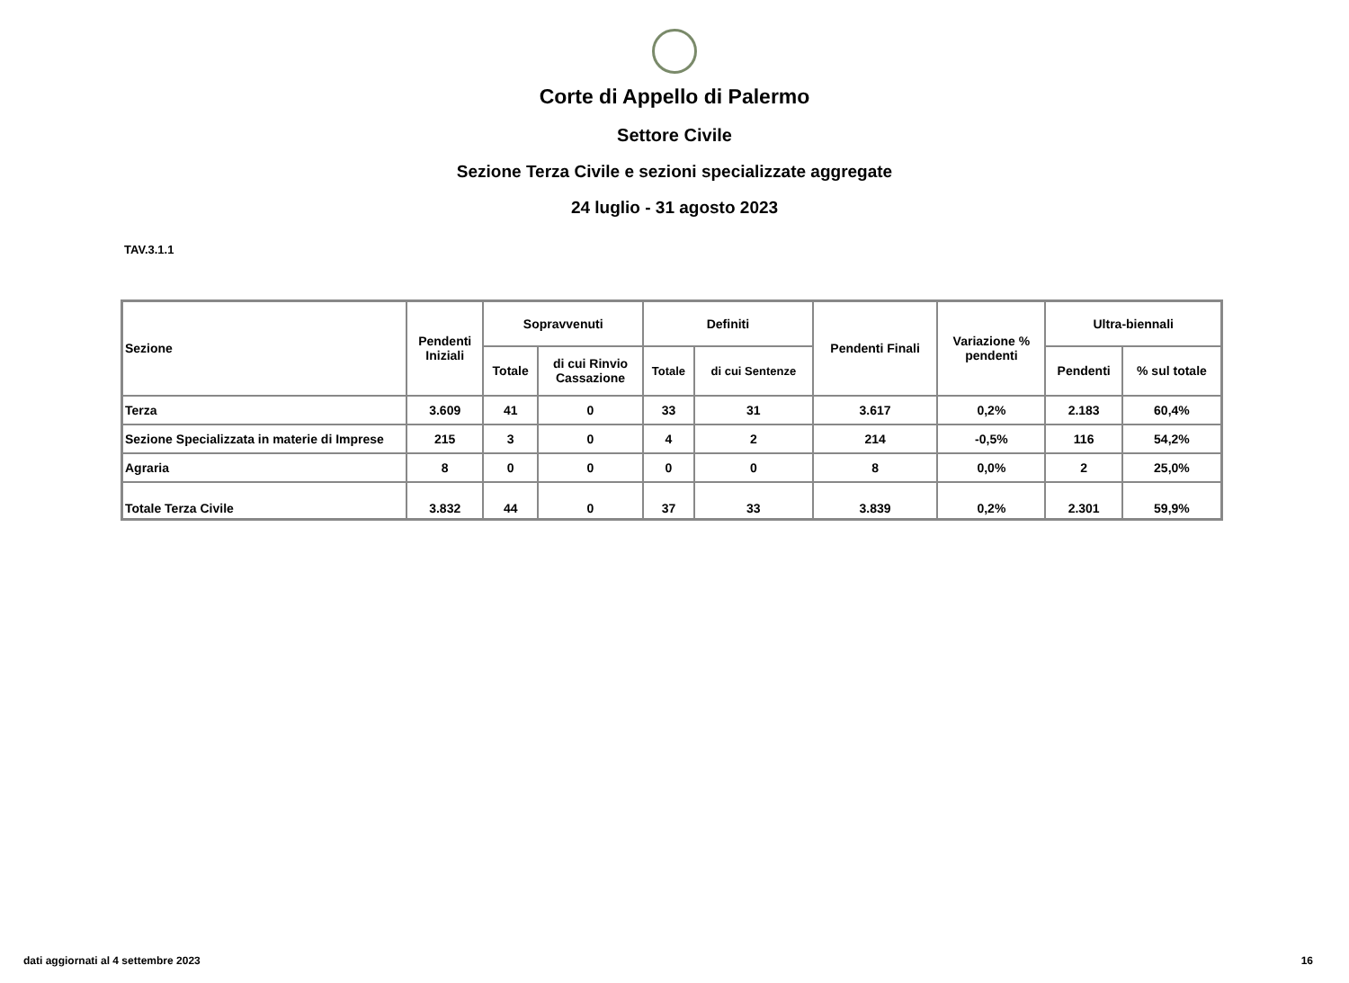Corte di Appello di Palermo
Settore Civile
Sezione Terza Civile e sezioni specializzate aggregate
24 luglio - 31 agosto 2023
TAV.3.1.1
| Sezione | Pendenti Iniziali | Sopravvenuti | | Definiti | | Pendenti Finali | Variazione % pendenti | Ultra-biennali | |
| --- | --- | --- | --- | --- | --- | --- | --- | --- | --- |
| | | Totale | di cui Rinvio Cassazione | Totale | di cui Sentenze | | | Pendenti | % sul totale |
| Terza | 3.609 | 41 | 0 | 33 | 31 | 3.617 | 0,2% | 2.183 | 60,4% |
| Sezione Specializzata in materie di Imprese | 215 | 3 | 0 | 4 | 2 | 214 | -0,5% | 116 | 54,2% |
| Agraria | 8 | 0 | 0 | 0 | 0 | 8 | 0,0% | 2 | 25,0% |
| Totale Terza Civile | 3.832 | 44 | 0 | 37 | 33 | 3.839 | 0,2% | 2.301 | 59,9% |
dati aggiornati al 4 settembre 2023 16